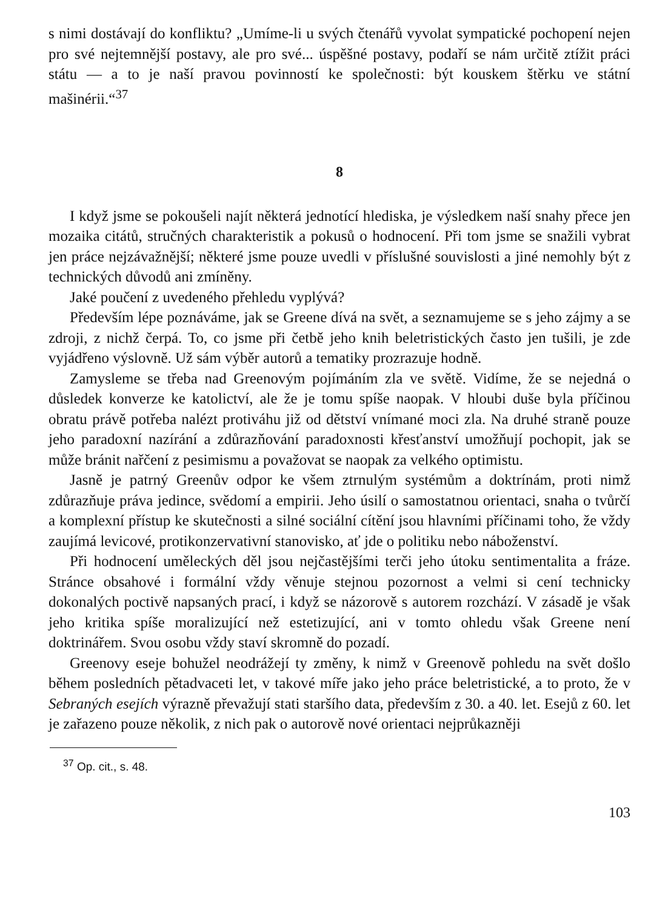s nimi dostávají do konfliktu? „Umíme-li u svých čtenářů vyvolat sympatické pochopení nejen pro své nejtemnější postavy, ale pro své... úspěšné postavy, podaří se nám určitě ztížit práci státu — a to je naší pravou povinností ke společnosti: být kouskem štěrku ve státní mašinérii.“<sup>37</sup>
8
I když jsme se pokoušeli najít některá jednotící hlediska, je výsledkem naší snahy přece jen mozaika citátů, stručných charakteristik a pokusů o hodnocení. Při tom jsme se snažili vybrat jen práce nejzávažnější; některé jsme pouze uvedli v příslušné souvislosti a jiné nemohly být z technických důvodů ani zmíněny.
Jaké poučení z uvedeného přehledu vyplývá?
Především lépe poznáváme, jak se Greene dívá na svět, a seznamujeme se s jeho zájmy a se zdroji, z nichž čerpá. To, co jsme při četbě jeho knih beletristických často jen tušili, je zde vyjádřeno výslovně. Už sám výběr autorů a tematiky prozrazuje hodně.
Zamysleme se třeba nad Greenovým pojímáním zla ve světě. Vidíme, že se nejedná o důsledek konverze ke katolictví, ale že je tomu spíše naopak. V hloubi duše byla příčinou obratu právě potřeba nalézt protiváhu již od dětství vnímané moci zla. Na druhé straně pouze jeho paradoxní nazírání a zdůrazňování paradoxnosti křesťanství umožňují pochopit, jak se může bránit nařčení z pesimismu a považovat se naopak za velkého optimistu.
Jasně je patrný Greenův odpor ke všem ztrnulým systémům a doktrínám, proti nimž zdůrazňuje práva jedince, svědomí a empirii. Jeho úsilí o samostatnou orientaci, snaha o tvůrčí a komplexní přístup ke skutečnosti a silné sociální cítění jsou hlavními příčinami toho, že vždy zaujímá levicové, protikonzervativní stanovisko, ať jde o politiku nebo náboženství.
Při hodnocení uměleckých děl jsou nejčastějšími terči jeho útoku sentimentalita a fráze. Stránce obsahové i formální vždy věnuje stejnou pozornost a velmi si cení technicky dokonalých poctivě napsaných prací, i když se názorově s autorem rozchází. V zásadě je však jeho kritika spíše moralizující než estetizující, ani v tomto ohledu však Greene není doktrinářem. Svou osobu vždy staví skromně do pozadí.
Greenovy eseje bohužel neodrážejí ty změny, k nimž v Greenově pohledu na svět došlo během posledních pětadvaceti let, v takové míře jako jeho práce beletristické, a to proto, že v Sebraných esejích výrazně převažují stati staršího data, především z 30. a 40. let. Esejů z 60. let je zařazeno pouze několik, z nich pak o autorově nové orientaci nejprůkazněji
<sup>37</sup> Op. cit., s. 48.
103